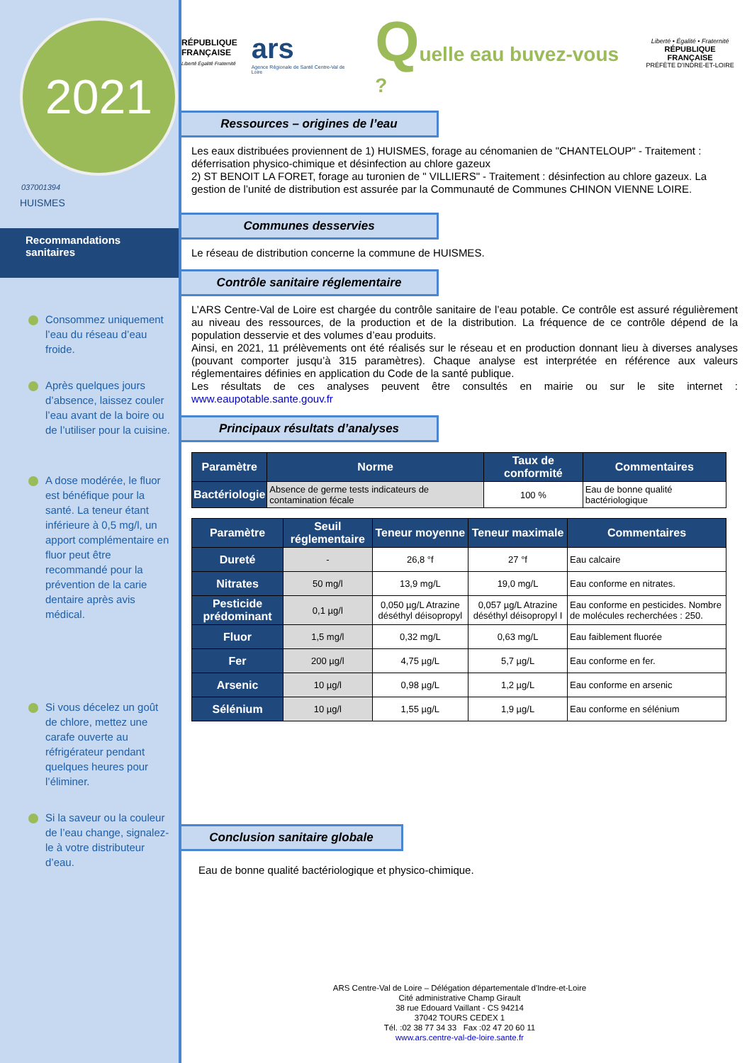2021
037001394
HUISMES
Recommandations sanitaires
Consommez uniquement l’eau du réseau d’eau froide.
Après quelques jours d’absence, laissez couler l’eau avant de la boire ou de l’utiliser pour la cuisine.
A dose modérée, le fluor est bénéfique pour la santé. La teneur étant inférieure à 0,5 mg/l, un apport complémentaire en fluor peut être recommandé pour la prévention de la carie dentaire après avis médical.
Si vous décelez un goût de chlore, mettez une carafe ouverte au réfrigérateur pendant quelques heures pour l’éliminer.
Si la saveur ou la couleur de l’eau change, signalez-le à votre distributeur d’eau.
RÉPUBLIQUE
FRANÇAISE
Liberté Égalité Fraternité
ars
Agence Régionale de Santé Centre-Val de Loire
Quelle eau buvez-vous ?
Liberté • Égalité • Fraternité
RÉPUBLIQUE FRANÇAISE
PRÉFÈTE D'INDRE-ET-LOIRE
Ressources – origines de l’eau
Les eaux distribuées proviennent de 1) HUISMES, forage au cénomanien de "CHANTELOUP" - Traitement : déferrisation physico-chimique et désinfection au chlore gazeux
2) ST BENOIT LA FORET, forage au turonien de " VILLIERS" - Traitement : désinfection au chlore gazeux. La gestion de l’unité de distribution est assurée par la Communauté de Communes CHINON VIENNE LOIRE.
Communes desservies
Le réseau de distribution concerne la commune de HUISMES.
Contrôle sanitaire réglementaire
L’ARS Centre-Val de Loire est chargée du contrôle sanitaire de l’eau potable. Ce contrôle est assuré régulièrement au niveau des ressources, de la production et de la distribution. La fréquence de ce contrôle dépend de la population desservie et des volumes d’eau produits.
Ainsi, en 2021, 11 prélèvements ont été réalisés sur le réseau et en production donnant lieu à diverses analyses (pouvant comporter jusqu’à 315 paramètres). Chaque analyse est interprétée en référence aux valeurs réglementaires définies en application du Code de la santé publique.
Les résultats de ces analyses peuvent être consultés en mairie ou sur le site internet : www.eaupotable.sante.gouv.fr
Principaux résultats d’analyses
| Paramètre | Norme | Taux de conformité | Commentaires |
| --- | --- | --- | --- |
| Bactériologie | Absence de germe tests indicateurs de contamination fécale | 100 % | Eau de bonne qualité bactériologique |
| Paramètre | Seuil réglementaire | Teneur moyenne | Teneur maximale | Commentaires |
| --- | --- | --- | --- | --- |
| Dureté | - | 26,8 °f | 27 °f | Eau calcaire |
| Nitrates | 50 mg/l | 13,9 mg/L | 19,0 mg/L | Eau conforme en nitrates. |
| Pesticide prédominant | 0,1 µg/l | 0,050 µg/L Atrazine déséthyl déisopropyl | 0,057 µg/L Atrazine déséthyl déisopropyl I | Eau conforme en pesticides. Nombre de molécules recherchées : 250. |
| Fluor | 1,5 mg/l | 0,32 mg/L | 0,63 mg/L | Eau faiblement fluorée |
| Fer | 200 µg/l | 4,75 µg/L | 5,7 µg/L | Eau conforme en fer. |
| Arsenic | 10 µg/l | 0,98 µg/L | 1,2 µg/L | Eau conforme en arsenic |
| Sélénium | 10 µg/l | 1,55 µg/L | 1,9 µg/L | Eau conforme en sélénium |
Conclusion sanitaire globale
Eau de bonne qualité bactériologique et physico-chimique.
ARS Centre-Val de Loire – Délégation départementale d'Indre-et-Loire
Cité administrative Champ Girault
38 rue Edouard Vaillant - CS 94214
37042 TOURS CEDEX 1
Tél. :02 38 77 34 33 Fax :02 47 20 60 11
www.ars.centre-val-de-loire.sante.fr